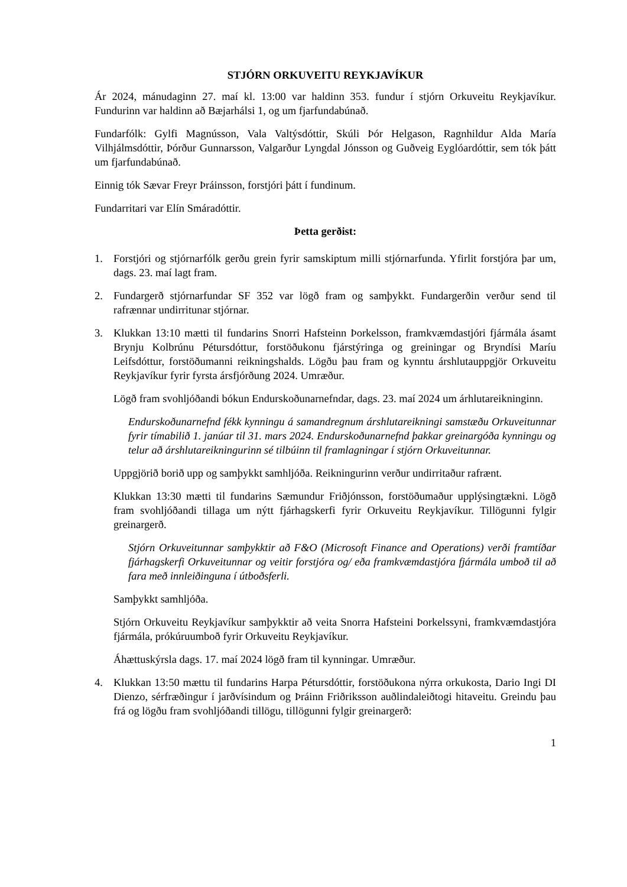STJÓRN ORKUVEITU REYKJAVÍKUR
Ár 2024, mánudaginn 27. maí kl. 13:00 var haldinn 353. fundur í stjórn Orkuveitu Reykjavíkur. Fundurinn var haldinn að Bæjarhálsi 1, og um fjarfundabúnað.
Fundarfólk: Gylfi Magnússon, Vala Valtýsdóttir, Skúli Þór Helgason, Ragnhildur Alda María Vilhjálmsdóttir, Þórður Gunnarsson, Valgarður Lyngdal Jónsson og Guðveig Eyglóardóttir, sem tók þátt um fjarfundabúnað.
Einnig tók Sævar Freyr Þráinsson, forstjóri þátt í fundinum.
Fundarritari var Elín Smáradóttir.
Þetta gerðist:
1. Forstjóri og stjórnarfólk gerðu grein fyrir samskiptum milli stjórnarfunda. Yfirlit forstjóra þar um, dags. 23. maí lagt fram.
2. Fundargerð stjórnarfundar SF 352 var lögð fram og samþykkt. Fundargerðin verður send til rafrænnar undirritunar stjórnar.
3. Klukkan 13:10 mætti til fundarins Snorri Hafsteinn Þorkelsson, framkvæmdastjóri fjármála ásamt Brynju Kolbrúnu Pétursdóttur, forstöðukonu fjárstýringa og greiningar og Bryndísi Maríu Leifsdóttur, forstöðumanni reikningshalds. Lögðu þau fram og kynntu árshlutauppgjör Orkuveitu Reykjavíkur fyrir fyrsta ársfjórðung 2024. Umræður.
Lögð fram svohljóðandi bókun Endurskoðunarnefndar, dags. 23. maí 2024 um árhlutareikninginn.
Endurskoðunarnefnd fékk kynningu á samandregnum árshlutareikningi samstæðu Orkuveitunnar fyrir tímabilið 1. janúar til 31. mars 2024. Endurskoðunarnefnd þakkar greinargóða kynningu og telur að árshlutareikningurinn sé tilbúinn til framlagningar í stjórn Orkuveitunnar.
Uppgjörið borið upp og samþykkt samhljóða. Reikningurinn verður undirritaður rafrænt.
Klukkan 13:30 mætti til fundarins Sæmundur Friðjónsson, forstöðumaður upplýsingtækni. Lögð fram svohljóðandi tillaga um nýtt fjárhagskerfi fyrir Orkuveitu Reykjavíkur. Tillögunni fylgir greinargerð.
Stjórn Orkuveitunnar samþykktir að F&O (Microsoft Finance and Operations) verði framtíðar fjárhagskerfi Orkuveitunnar og veitir forstjóra og/ eða framkvæmdastjóra fjármála umboð til að fara með innleiðinguna í útboðsferli.
Samþykkt samhljóða.
Stjórn Orkuveitu Reykjavíkur samþykktir að veita Snorra Hafsteini Þorkelssyni, framkvæmdastjóra fjármála, prókúruumboð fyrir Orkuveitu Reykjavíkur.
Áhættuskýrsla dags. 17. maí 2024 lögð fram til kynningar. Umræður.
4. Klukkan 13:50 mættu til fundarins Harpa Pétursdóttir, forstöðukona nýrra orkukosta, Dario Ingi DI Dienzo, sérfræðingur í jarðvísindum og Þráinn Friðriksson auðlindaleiðtogi hitaveitu. Greindu þau frá og lögðu fram svohljóðandi tillögu, tillögunni fylgir greinargerð:
1